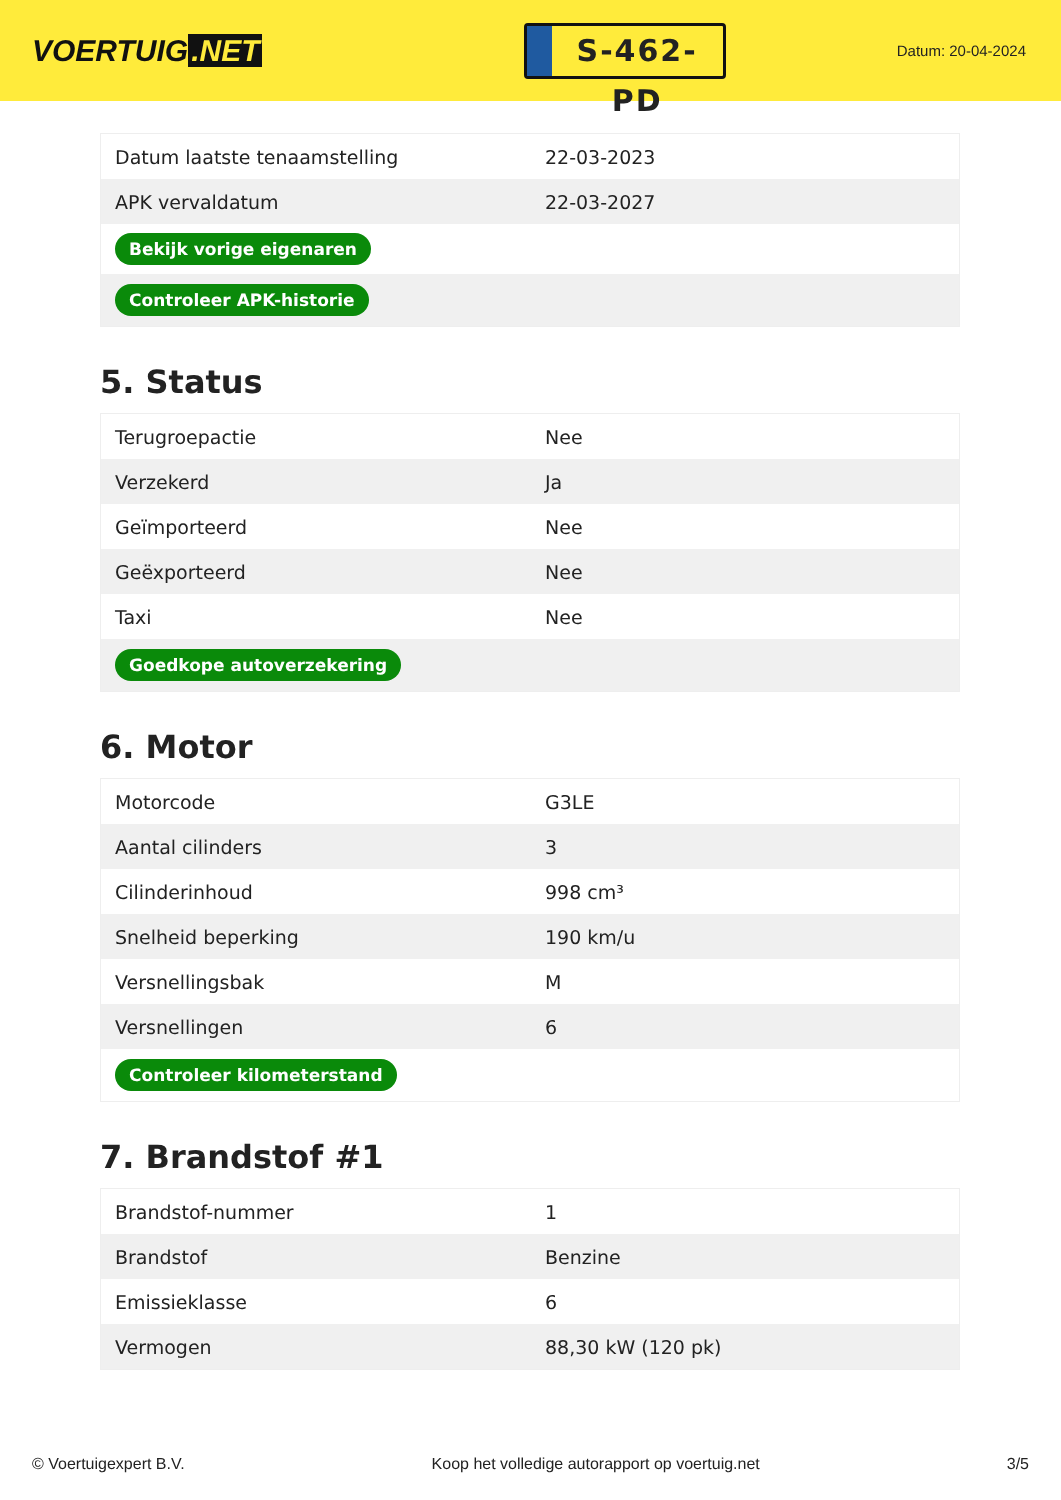VOERTUIG.NET
S-462-PD
Datum: 20-04-2024
| Datum laatste tenaamstelling | 22-03-2023 |
| APK vervaldatum | 22-03-2027 |
| Bekijk vorige eigenaren | |
| Controleer APK-historie | |
5. Status
| Terugroepactie | Nee |
| Verzekerd | Ja |
| Geïmporteerd | Nee |
| Geëxporteerd | Nee |
| Taxi | Nee |
| Goedkope autoverzekering | |
6. Motor
| Motorcode | G3LE |
| Aantal cilinders | 3 |
| Cilinderinhoud | 998 cm³ |
| Snelheid beperking | 190 km/u |
| Versnellingsbak | M |
| Versnellingen | 6 |
| Controleer kilometerstand | |
7. Brandstof #1
| Brandstof-nummer | 1 |
| Brandstof | Benzine |
| Emissieklasse | 6 |
| Vermogen | 88,30 kW (120 pk) |
© Voertuigexpert B.V. Koop het volledige autorapport op voertuig.net 3/5